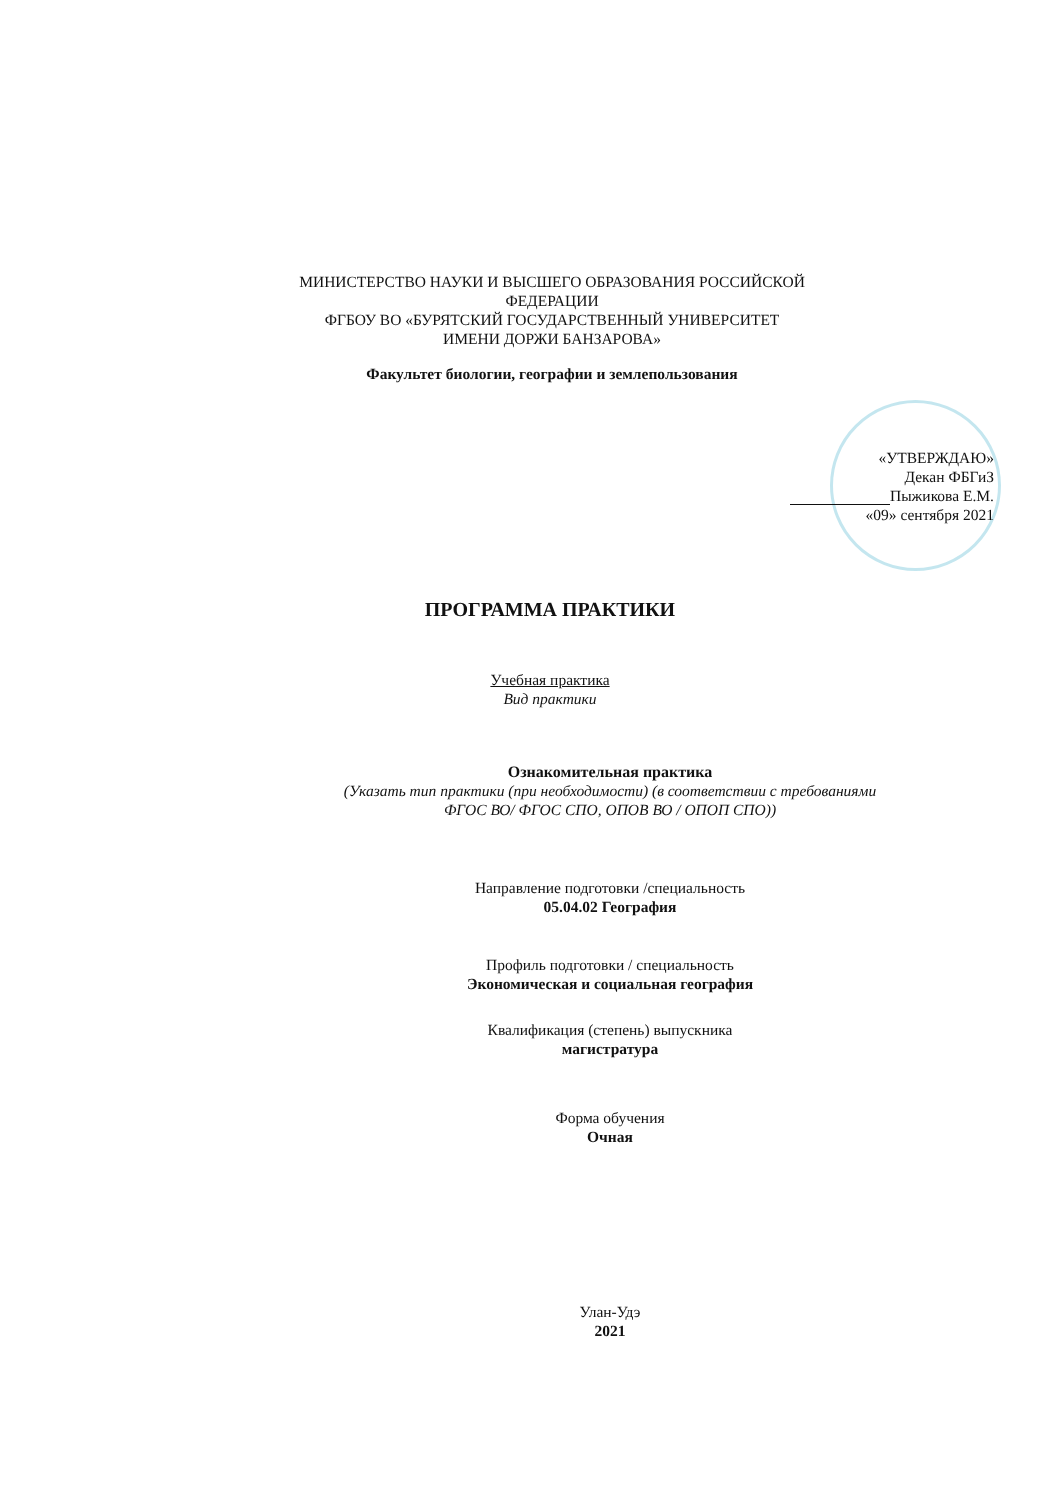МИНИСТЕРСТВО НАУКИ И ВЫСШЕГО ОБРАЗОВАНИЯ РОССИЙСКОЙ ФЕДЕРАЦИИ
ФГБОУ ВО «БУРЯТСКИЙ ГОСУДАРСТВЕННЫЙ УНИВЕРСИТЕТ
ИМЕНИ ДОРЖИ БАНЗАРОВА»
Факультет биологии, географии и землепользования
«УТВЕРЖДАЮ»
Декан ФБГиЗ
Пыжикова Е.М.
«09» сентября 2021
ПРОГРАММА ПРАКТИКИ
Учебная практика
Вид практики
Ознакомительная практика
(Указать тип практики (при необходимости) (в соответствии с требованиями
ФГОС ВО/ ФГОС СПО, ОПОВ ВО / ОПОП СПО))
Направление подготовки /специальность
05.04.02 География
Профиль подготовки / специальность
Экономическая и социальная география
Квалификация (степень) выпускника
магистратура
Форма обучения
Очная
Улан-Удэ
2021